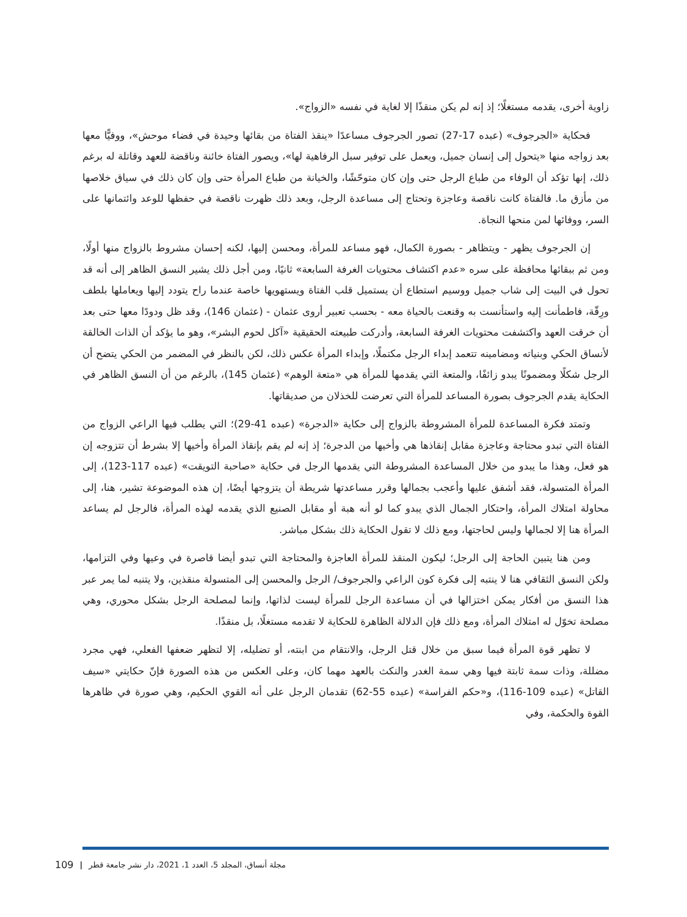زاوية أخرى، يقدمه مستغلًا؛ إذ إنه لم يكن منقذًا إلا لغاية في نفسه «الزواج».
فحكاية «الجرجوف» (عبده 17-27) تصور الجرجوف مساعدًا «ينقذ الفتاة من بقائها وحيدة في فضاء موحش»، ووفيًّا معها بعد زواجه منها «يتحول إلى إنسان جميل، ويعمل على توفير سبل الرفاهية لها»، ويصور الفتاة خائنة وناقضة للعهد وقاتلة له برغم ذلك، إنها تؤكد أن الوفاء من طباع الرجل حتى وإن كان متوحّشًا، والخيانة من طباع المرأة حتى وإن كان ذلك في سياق خلاصها من مأزق ما. فالفتاة كانت ناقصة وعاجزة وتحتاج إلى مساعدة الرجل، وبعد ذلك ظهرت ناقصة في حفظها للوعد وائتمانها على السر، ووفائها لمن منحها النجاة.
إن الجرجوف يظهر - ويتظاهر - بصورة الكمال، فهو مساعد للمرأة، ومحسن إليها، لكنه إحسان مشروط بالزواج منها أولًا، ومن ثم ببقائها محافظة على سره «عدم اكتشاف محتويات الغرفة السابعة» ثانيًا، ومن أجل ذلك يشير النسق الظاهر إلى أنه قد تحول في البيت إلى شاب جميل ووسيم استطاع أن يستميل قلب الفتاة ويستهويها خاصة عندما راح يتودد إليها ويعاملها بلطف ورِقّة، فاطمأنت إليه واستأنست به وقنعت بالحياة معه - بحسب تعبير أروى عثمان - (عثمان 146)، وقد ظل ودودًا معها حتى بعد أن خرقت العهد واكتشفت محتويات الغرفة السابعة، وأدركت طبيعته الحقيقية «آكل لحوم البشر»، وهو ما يؤكد أن الذات الخالقة لأنساق الحكي وبنياته ومضامينه تتعمد إبداء الرجل مكتملًا، وإبداء المرأة عكس ذلك، لكن بالنظر في المضمر من الحكي يتضح أن الرجل شكلًا ومضمونًا يبدو زائفًا، والمتعة التي يقدمها للمرأة هي «متعة الوهم» (عثمان 145)، بالرغم من أن النسق الظاهر في الحكاية يقدم الجرجوف بصورة المساعد للمرأة التي تعرضت للخذلان من صديقاتها.
وتمتد فكرة المساعدة للمرأة المشروطة بالزواج إلى حكاية «الدجرة» (عبده 41-29)؛ التي يطلب فيها الراعي الزواج من الفتاة التي تبدو محتاجة وعاجزة مقابل إنقاذها هي وأخيها من الدجرة؛ إذ إنه لم يقم بإنقاذ المرأة وأخيها إلا بشرط أن تتزوجه إن هو فعل، وهذا ما يبدو من خلال المساعدة المشروطة التي يقدمها الرجل في حكاية «صاحبة التويقت» (عبده 117-123)، إلى المرأة المتسولة، فقد أشفق عليها وأعجب بجمالها وقرر مساعدتها شريطة أن يتزوجها أيضًا، إن هذه الموضوعة تشير، هنا، إلى محاولة امتلاك المرأة، واحتكار الجمال الذي يبدو كما لو أنه هبة أو مقابل الصنيع الذي يقدمه لهذه المرأة، فالرجل لم يساعد المرأة هنا إلا لجمالها وليس لحاجتها، ومع ذلك لا تقول الحكاية ذلك بشكل مباشر.
ومن هنا يتبين الحاجة إلى الرجل؛ ليكون المنقذ للمرأة العاجزة والمحتاجة التي تبدو أيضا قاصرة في وعيها وفي التزامها، ولكن النسق الثقافي هنا لا ينتبه إلى فكرة كون الراعي والجرجوف/ الرجل والمحسن إلى المتسولة منقذين، ولا يتنبه لما يمر عبر هذا النسق من أفكار يمكن اختزالها في أن مساعدة الرجل للمرأة ليست لذاتها، وإنما لمصلحة الرجل بشكل محوري، وهي مصلحة تخوّل له امتلاك المرأة، ومع ذلك فإن الدلالة الظاهرة للحكاية لا تقدمه مستغلًا، بل منقذًا.
لا تظهر قوة المرأة فيما سبق من خلال قتل الرجل، والانتقام من ابنته، أو تضليله، إلا لتظهر ضعفها الفعلي، فهي مجرد مضللة، وذات سمة ثابتة فيها وهي سمة الغدر والنكث بالعهد مهما كان، وعلى العكس من هذه الصورة فإنّ حكايتي «سيف القاتل» (عبده 109-116)، و«حكم الفراسة» (عبده 55-62) تقدمان الرجل على أنه القوي الحكيم، وهي صورة في ظاهرها القوة والحكمة، وفي
مجلة أنساق، المجلد 5، العدد 1، 2021، دار نشر جامعة قطر | 109